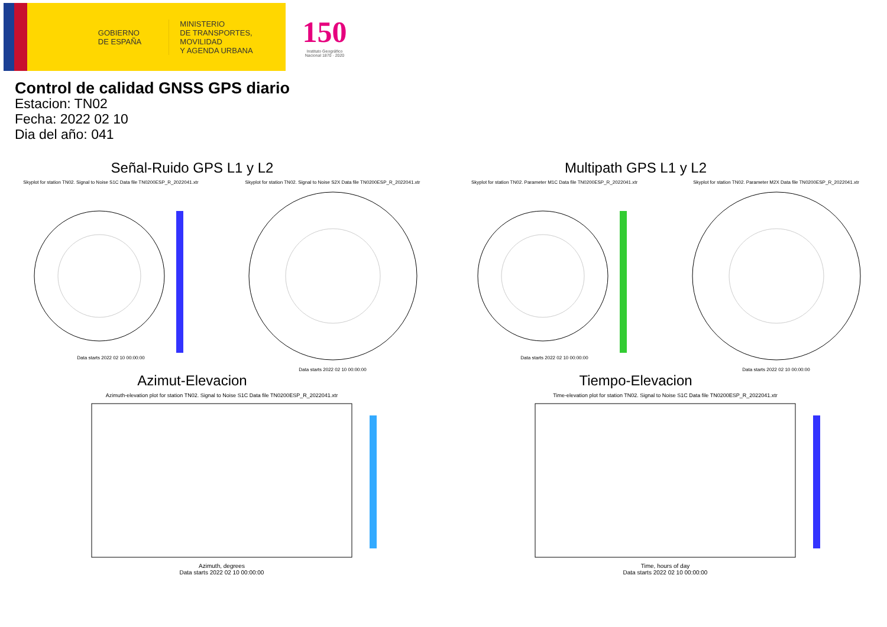GOBIERNO
DE ESPAÑA
MINISTERIO
DE TRANSPORTES, MOVILIDAD
Y AGENDA URBANA
150
Instituto Geográfico Nacional 1870 · 2020
Control de calidad GNSS GPS diario
Estacion: TN02
Fecha: 2022 02 10
Dia del año: 041
Señal-Ruido GPS L1 y L2
Skyplot for station TN02. Signal to Noise S1C Data file TN0200ESP_R_2022041.xtrData starts 2022 02 10 00:00:00
Skyplot for station TN02. Signal to Noise S2X Data file TN0200ESP_R_2022041.xtrData starts 2022 02 10 00:00:00
Multipath GPS L1 y L2
Skyplot for station TN02. Parameter M1C Data file TN0200ESP_R_2022041.xtrData starts 2022 02 10 00:00:00
Skyplot for station TN02. Parameter M2X Data file TN0200ESP_R_2022041.xtrData starts 2022 02 10 00:00:00
Azimut-Elevacion
Azimuth-elevation plot for station TN02. Signal to Noise S1C Data file TN0200ESP_R_2022041.xtr
Azimuth, degrees
Data starts 2022 02 10 00:00:00
Tiempo-Elevacion
Time-elevation plot for station TN02. Signal to Noise S1C Data file TN0200ESP_R_2022041.xtr
Time, hours of day
Data starts 2022 02 10 00:00:00